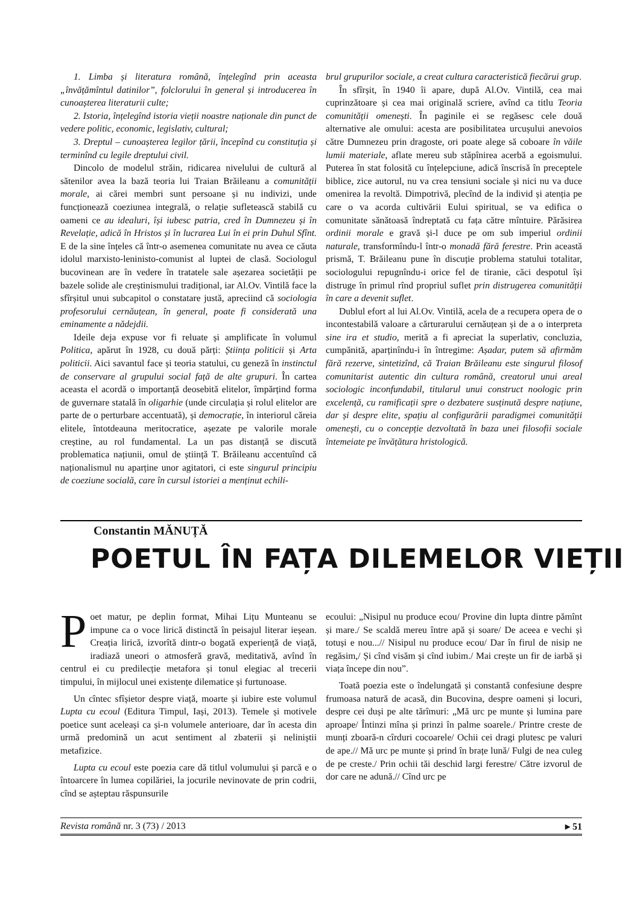1. Limba și literatura română, înțelegînd prin aceasta „învățămîntul datinilor”, folclorului în general și introducerea în cunoașterea literaturii culte;
2. Istoria, înțelegînd istoria vieții noastre naționale din punct de vedere politic, economic, legislativ, cultural;
3. Dreptul – cunoașterea legilor țării, începînd cu constituția și terminînd cu legile dreptului civil.
Dincolo de modelul străin, ridicarea nivelului de cultură al sătenilor avea la bază teoria lui Traian Brăileanu a comunității morale, ai cărei membri sunt persoane și nu indivizi, unde funcționează coeziunea integrală, o relație sufletească stabilă cu oameni ce au idealuri, își iubesc patria, cred în Dumnezeu și în Revelație, adică în Hristos și în lucrarea Lui în ei prin Duhul Sfînt. E de la sine înțeles că într-o asemenea comunitate nu avea ce căuta idolul marxisto-leninisto-comunist al luptei de clasă. Sociologul bucovinean are în vedere în tratatele sale așezarea societății pe bazele solide ale creștinismului tradițional, iar Al.Ov. Vintilă face la sfîrșitul unui subcapitol o constatare justă, apreciind că sociologia profesorului cernăuțean, în general, poate fi considerată una eminamente a nădejdii.
Ideile deja expuse vor fi reluate și amplificate în volumul Politica, apărut în 1928, cu două părți: Știința politicii și Arta politicii. Aici savantul face și teoria statului, cu geneză în instinctul de conservare al grupului social față de alte grupuri. În cartea aceasta el acordă o importanță deosebită elitelor, împărțind forma de guvernare statală în oligarhie (unde circulația și rolul elitelor are parte de o perturbare accentuată), și democrație, în interiorul căreia elitele, întotdeauna meritocratice, așezate pe valorile morale creștine, au rol fundamental. La un pas distanță se discută problematica națiunii, omul de știință T. Brăileanu accentuînd că naționalismul nu aparține unor agitatori, ci este singurul principiu de coeziune socială, care în cursul istoriei a menținut echili-
brul grupurilor sociale, a creat cultura caracteristică fiecărui grup.
În sfîrșit, în 1940 îi apare, după Al.Ov. Vintilă, cea mai cuprinzătoare și cea mai originală scriere, avînd ca titlu Teoria comunității omenești. În paginile ei se regăsesc cele două alternative ale omului: acesta are posibilitatea urcușului anevoios către Dumnezeu prin dragoste, ori poate alege să coboare în văile lumii materiale, aflate mereu sub stăpînirea acerbă a egoismului. Puterea în stat folosită cu înțelepciune, adică înscrisă în preceptele biblice, zice autorul, nu va crea tensiuni sociale și nici nu va duce omenirea la revoltă. Dimpotrivă, plecînd de la individ și atenția pe care o va acorda cultivării Eului spiritual, se va edifica o comunitate sănătoasă îndreptată cu fața către mîntuire. Părăsirea ordinii morale e gravă și-l duce pe om sub imperiul ordinii naturale, transformîndu-l într-o monadă fără ferestre. Prin această prismă, T. Brăileanu pune în discuție problema statului totalitar, sociologului repugnîndu-i orice fel de tiranie, căci despotul își distruge în primul rînd propriul suflet prin distrugerea comunității în care a devenit suflet.
Dublul efort al lui Al.Ov. Vintilă, acela de a recupera opera de o incontestabilă valoare a cărturarului cernăuțean și de a o interpreta sine ira et studio, merită a fi apreciat la superlativ, concluzia, cumpănită, aparținîndu-i în întregime: Așadar, putem să afirmăm fără rezerve, sintetizînd, că Traian Brăileanu este singurul filosof comunitarist autentic din cultura română, creatorul unui areal sociologic inconfundabil, titularul unui construct noologic prin excelență, cu ramificații spre o dezbatere susținută despre națiune, dar și despre elite, spațiu al configurării paradigmei comunității omenești, cu o concepție dezvoltată în baza unei filosofii sociale întemeiate pe învățătura hristologică.
Constantin MĂNUȚĂ
POETUL ÎN FAȚA DILEMELOR VIEȚII
Poet matur, pe deplin format, Mihai Lițu Munteanu se impune ca o voce lirică distinctă în peisajul literar ieșean. Creația lirică, izvorîtă dintr-o bogată experiență de viață, iradiază uneori o atmosferă gravă, meditativă, avînd în centrul ei cu predilecție metafora și tonul elegiac al trecerii timpului, în mijlocul unei existențe dilematice și furtunoase.
Un cîntec sfîșietor despre viață, moarte și iubire este volumul Lupta cu ecoul (Editura Timpul, Iași, 2013). Temele și motivele poetice sunt aceleași ca și-n volumele anterioare, dar în acesta din urmă predomină un acut sentiment al zbaterii și neliniștii metafizice.
Lupta cu ecoul este poezia care dă titlul volumului și parcă e o întoarcere în lumea copilăriei, la jocurile nevinovate de prin codrii, cînd se așteptau răspunsurile
ecoului: „Nisipul nu produce ecou/ Provine din lupta dintre pămînt și mare./ Se scaldă mereu între apă și soare/ De aceea e vechi și totuși e nou...// Nisipul nu produce ecou/ Dar în firul de nisip ne regăsim,/ Și cînd visăm și cînd iubim./ Mai crește un fir de iarbă și viața începe din nou”.
Toată poezia este o îndelungată și constantă confesiune despre frumoasa natură de acasă, din Bucovina, despre oameni și locuri, despre cei duși pe alte tărîmuri: „Mă urc pe munte și lumina pare aproape/ Întinzi mîna și prinzi în palme soarele./ Printre creste de munți zboară-n cîrduri cocoarele/ Ochii cei dragi plutesc pe valuri de ape.// Mă urc pe munte și prind în brațe lună/ Fulgi de nea culeg de pe creste./ Prin ochii tăi deschid largi ferestre/ Către izvorul de dor care ne adună.// Cînd urc pe
Revista română nr. 3 (73) / 2013 ▸ 51